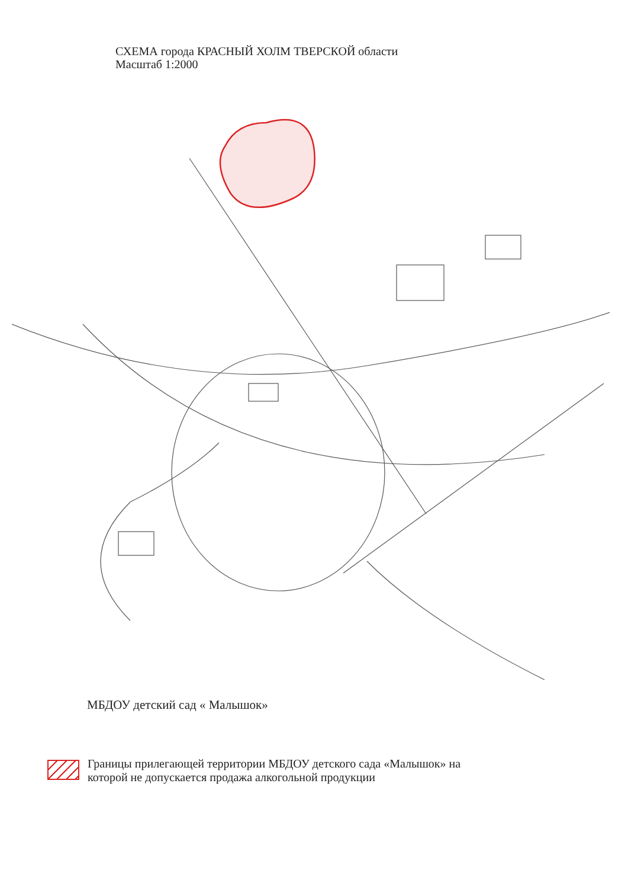СХЕМА города КРАСНЫЙ ХОЛМ ТВЕРСКОЙ области
Масштаб 1:2000
МБДОУ детский сад « Малышок»
Границы прилегающей территории МБДОУ детского сада «Малышок» на
которой не допускается продажа алкогольной продукции